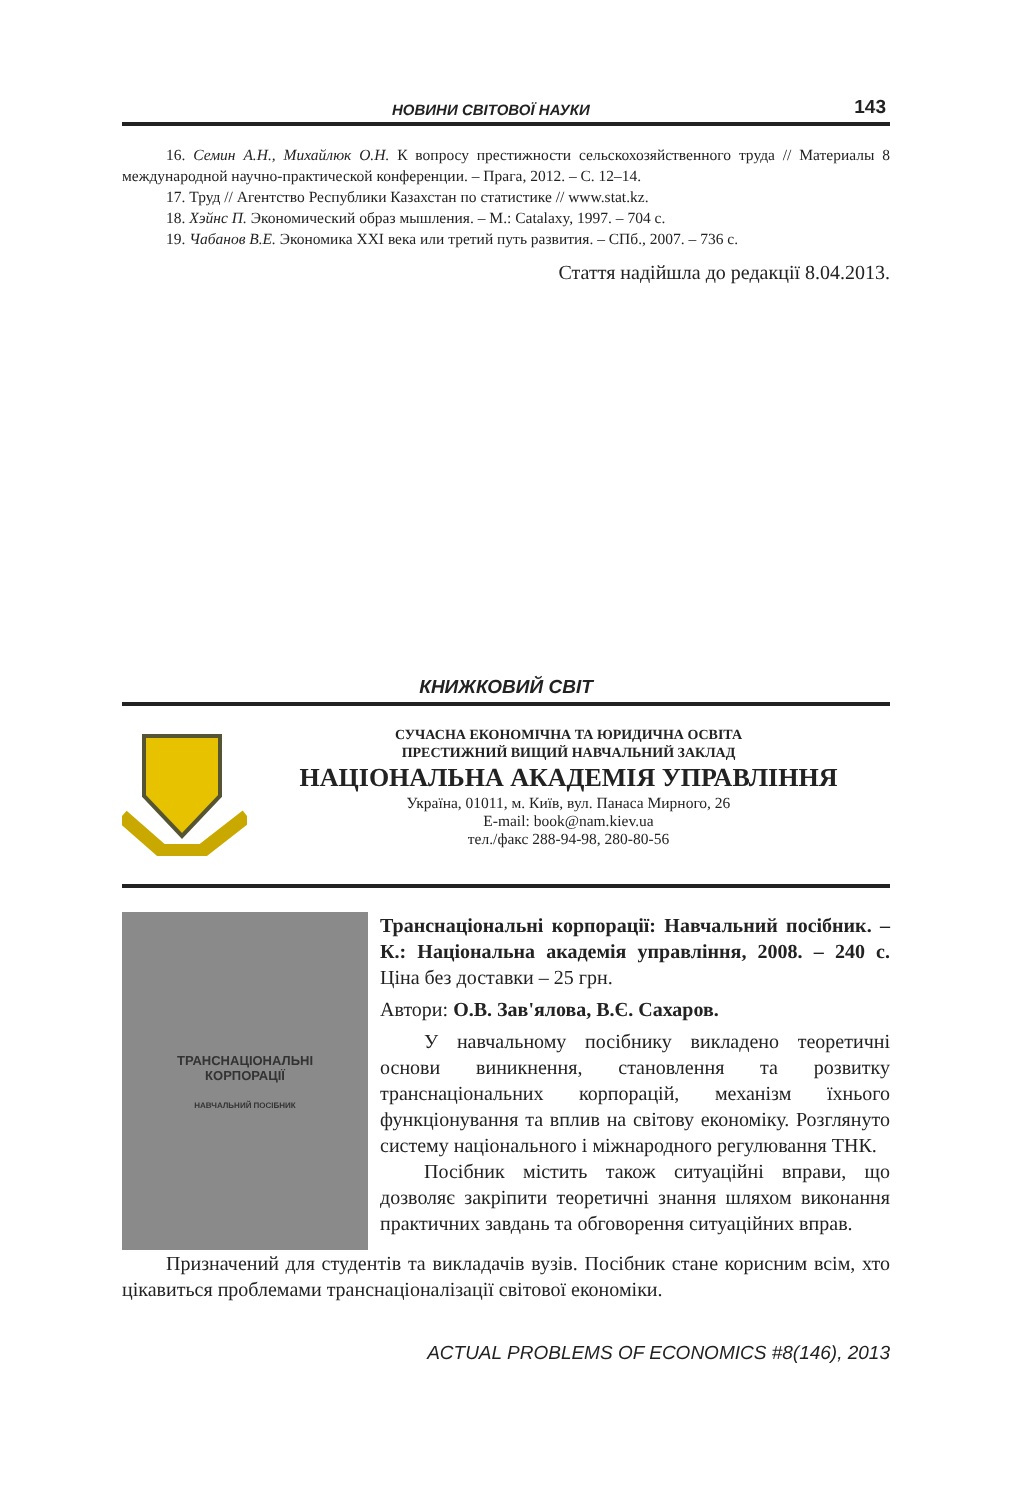НОВИНИ СВІТОВОЇ НАУКИ 143
16. Семин А.Н., Михайлюк О.Н. К вопросу престижности сельскохозяйственного труда // Материалы 8 международной научно-практической конференции. – Прага, 2012. – С. 12–14.
17. Труд // Агентство Республики Казахстан по статистике // www.stat.kz.
18. Хэйнс П. Экономический образ мышления. – М.: Catalaxy, 1997. – 704 с.
19. Чабанов В.Е. Экономика XXI века или третий путь развития. – СПб., 2007. – 736 с.
Стаття надійшла до редакції 8.04.2013.
КНИЖКОВИЙ СВІТ
СУЧАСНА ЕКОНОМІЧНА ТА ЮРИДИЧНА ОСВІТА
ПРЕСТИЖНИЙ ВИЩИЙ НАВЧАЛЬНИЙ ЗАКЛАД
НАЦІОНАЛЬНА АКАДЕМІЯ УПРАВЛІННЯ
Україна, 01011, м. Київ, вул. Панаса Мирного, 26
E-mail: book@nam.kiev.ua
тел./факс 288-94-98, 280-80-56
ТРАНСНАЦІОНАЛЬНІ
КОРПОРАЦІЇ
НАВЧАЛЬНИЙ ПОСІБНИК
Транснаціональні корпорації: Навчальний посібник. – К.: Національна академія управління, 2008. – 240 с. Ціна без доставки – 25 грн.
Автори: О.В. Зав'ялова, В.Є. Сахаров.
У навчальному посібнику викладено теоретичні основи виникнення, становлення та розвитку транснаціональних корпорацій, механізм їхнього функціонування та вплив на світову економіку. Розглянуто систему національного і міжнародного регулювання ТНК.
Посібник містить також ситуаційні вправи, що дозволяє закріпити теоретичні знання шляхом виконання практичних завдань та обговорення ситуаційних вправ.
Призначений для студентів та викладачів вузів. Посібник стане корисним всім, хто цікавиться проблемами транснаціоналізації світової економіки.
ACTUAL PROBLEMS OF ECONOMICS #8(146), 2013